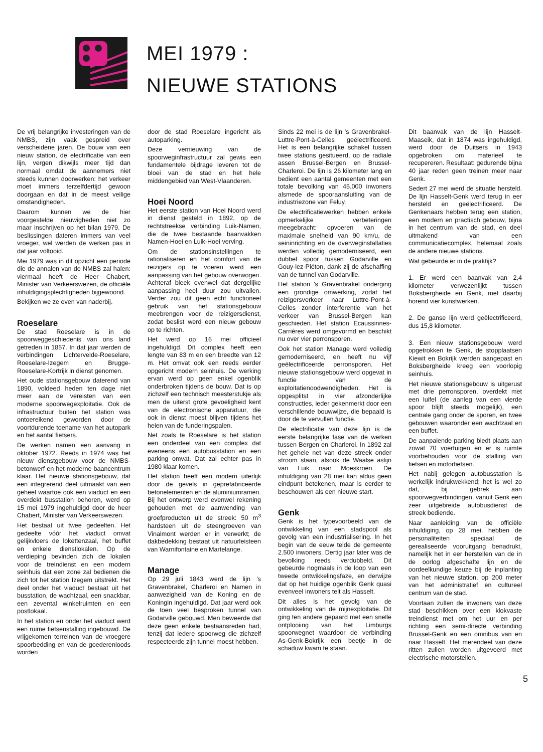MEI 1979 :
NIEUWE STATIONS
De vrij belangrijke investeringen van de NMBS, zijn vaak gespreid over verscheidene jaren. De bouw van een nieuw station, de electrificatie van een lijn, vergen dikwijls meer tijd dan normaal omdat de aannemers niet steeds kunnen doorwerken: het verkeer moet immers terzelfdertijd gewoon doorgaan en dat in de meest veilige omstandigheden.
Daarom kunnen we de hier voorgestelde nieuwigheden niet zo maar inschrijven op het bilan 1979. De beslissingen dateren immers van veel vroeger, wel werden de werken pas in dat jaar voltooid.
Mei 1979 was in dit opzicht een periode die de annalen van de NMBS zal halen: viermaal heeft de Heer Chabert, Minister van Verkeerswezen, de officiële inhuldigingsplechtigheden bijgewoond.
Bekijken we ze even van naderbij.
Roeselare
De stad Roeselare is in de spoorweggeschiedenis van ons land getreden in 1857. In dat jaar werden de verbindingen Lichtervelde-Roeselare, Roeselare-Izegem en Brugge-Roeselare-Kortrijk in dienst genomen.
Het oude stationsgebouw daterend van 1890, voldeed heden ten dage niet meer aan de vereisten van een moderne spoorwegexploitatie. Ook de infrastructuur buiten het station was ontoereikend geworden door de voortdurende toename van het autopark en het aantal fietsers.
De werken namen een aanvang in oktober 1972. Reeds in 1974 was het nieuw dienstgebouw voor de NMBS-betonwerf en het moderne baancentrum klaar. Het nieuwe stationsgebouw, dat een integrerend deel uitmaakt van een geheel waartoe ook een viaduct en een overdekt busstation behoren, werd op 15 mei 1979 ingehuldigd door de heer Chabert, Minister van Verkeerswezen.
Het bestaat uit twee gedeelten. Het gedeelte vóór het viaduct omvat gelijkvloers de lokettenzaal, het buffet en enkele dienstlokalen. Op de verdieping bevinden zich de lokalen voor de treindienst en een modern seinhuis dat een zone zal bedienen die zich tot het station Izegem uitstrekt. Het deel onder het viaduct bestaat uit het busstation, de wachtzaal, een snackbar, een zevental winkelruimten en een postlokaal.
In het station en onder het viaduct werd een ruime fietsenstalling ingebouwd. De vrijgekomen terreinen van de vroegere spoorbedding en van de goederenloods worden
door de stad Roeselare ingericht als autoparking.
Deze vernieuwing van de spoorweginfrastructuur zal gewis een fundamentele bijdrage leveren tot de bloei van de stad en het hele middengebied van West-Vlaanderen.
Hoei Noord
Het eerste station van Hoei Noord werd in dienst gesteld in 1892, op de rechtstreekse verbinding Luik-Namen, die de twee bestaande baanvakken Namen-Hoei en Luik-Hoei verving.
Om de stationsinstellingen te rationaliseren en het comfort van de reizigers op te voeren werd een aanpassing van het gebouw overwogen. Achteraf bleek evenwel dat dergelijke aanpassing heel duur zou uitvallen. Verder zou dit geen echt functioneel gebruik van het stationsgebouw meebrengen voor de reizigersdienst, zodat beslist werd een nieuw gebouw op te richten.
Het werd op 16 mei officieel ingehuldigd. Dit complex heeft een lengte van 83 m en een breedte van 12 m. Het omvat ook een reeds eerder opgericht modern seinhuis. De werking ervan werd op geen enkel ogenblik onderbroken tijdens de bouw. Dat is op zichzelf een technisch meesterstukje als men de uiterst grote gevoeligheid kent van de electronische apparatuur, die ook in dienst moest blijven tijdens het heien van de funderingspalen.
Net zoals te Roeselare is het station een onderdeel van een complex dat eveneens een autobusstation en een parking omvat. Dat zal echter pas in 1980 klaar komen.
Het station heeft een modern uiterlijk door de gevels in geprefabriceerde betonelementen en de aluminiumramen. Bij het ontwerp werd evenwel rekening gehouden met de aanwending van groefproducten uit de streek: 50 m<sup>3</sup> hardsteen uit de steengroeven van Vinalmont werden er in verwerkt; de dakbedekking bestaat uit natuurleisteen van Warnifontaine en Martelange.
Manage
Op 29 juli 1843 werd de lijn 's Gravenbrakel, Charleroi en Namen in aanwezigheid van de Koning en de Koningin ingehuldigd. Dat jaar werd ook de toen veel besproken tunnel van Godarville gebouwd. Men beweerde dat deze geen enkele bestaansreden had, tenzij dat iedere spoorweg die zichzelf respecteerde zijn tunnel moest hebben.
Sinds 22 mei is de lijn 's Gravenbrakel-Luttre-Pont-à-Celles geëlectrificeerd. Het is een belangrijke schakel tussen twee stations gesitueerd, op de radiale assen Brussel-Bergen en Brussel-Charleroi. De lijn is 26 kilometer lang en bedient een aantal gemeenten met een totale bevolking van 45.000 inwoners alsmede de spooraansluiting van de industriezone van Feluy.
De electrificatiewerken hebben enkele opmerkelijke verbeteringen meegebracht: opvoeren van de maximale snelheid van 90 km/u, de seininrichting en de overweginstallaties werden volledig gemoderniseerd, een dubbel spoor tussen Godarville en Gouy-lez-Piéton, dank zij de afschaffing van de tunnel van Godarville.
Het station 's Gravenbrakel onderging een grondige omwerking, zodat het reizigersverkeer naar Luttre-Pont-à-Celles zonder interferentie van het verkeer van Brussel-Bergen kan geschieden. Het station Ecaussinnes-Carrières werd omgevormd en beschikt nu over vier perronsporen.
Ook het station Manage werd volledig gemoderniseerd, en heeft nu vijf geëlectrificeerde perronsporen. Het nieuwe stationsgebouw werd opgevat in functie van de exploitatienoodwendigheden. Het is opgesplitst in vier afzonderlijke constructies, ieder gekenmerkt door een verschillende bouwwijze, die bepaald is door de te vervullen functie.
De electrificatie van deze lijn is de eerste belangrijke fase van de werken tussen Bergen en Charleroi. In 1892 zal het gehele net van deze streek onder stroom staan, alsook de Waalse aslijn van Luik naar Moeskroen. De inhuldiging van 28 mei kan aldus geen eindpunt betekenen, maar is eerder te beschouwen als een nieuwe start.
Genk
Genk is het typevoorbeeld van de ontwikkeling van een stadspool als gevolg van een industrialisering. In het begin van de eeuw telde de gemeente 2.500 inwoners. Dertig jaar later was de bevolking reeds verdubbeld. Dit gebeurde nogmaals in de loop van een tweede ontwikkelingsfaze, en derwijze dat op het huidige ogenblik Genk quasi evenveel inwoners telt als Hasselt.
Dit alles is het gevolg van de ontwikkeling van de mijnexploitatie. Dit ging ten andere gepaard met een snelle ontplooiing van het Limburgs spoorwegnet waardoor de verbinding As-Genk-Bokrijk een beetje in de schaduw kwam te staan.
Dit baanvak van de lijn Hasselt-Maaseik, dat in 1874 was ingehuldigd, werd door de Duitsers in 1943 opgebroken om materieel te recupereren. Resultaat: gedurende bijna 40 jaar reden geen treinen meer naar Genk.
Sedert 27 mei werd de situatie hersteld. De lijn Hasselt-Genk werd terug in eer hersteld en geëlectrificeerd. De Genkenaars hebben terug een station, een modern en practisch gebouw, bijna in het centrum van de stad, en deel uitmakend van een communicatiecomplex, helemaal zoals de andere nieuwe stations.
Wat gebeurde er in de praktijk?
1. Er werd een baanvak van 2,4 kilometer verwezenlijkt tussen Boksbergheide en Genk, met daarbij horend vier kunstwerken.
2. De ganse lijn werd geëlectrificeerd, dus 15,8 kilometer.
3. Een nieuw stationsgebouw werd opgetrokken te Genk, de stopplaatsen Kiewit en Bokrijk werden aangepast en Boksbergheide kreeg een voorlopig seinhuis.
Het nieuwe stationsgebouw is uitgerust met drie perronsporen, overdekt met een luifel (de aanleg van een vierde spoor blijft steeds mogelijk), een centrale gang onder de sporen, en twee gebouwen waaronder een wachtzaal en een buffet.
De aanpalende parking biedt plaats aan zowat 70 voertuigen en er is ruimte voorbehouden voor de stalling van fietsen en motorfietsen.
Het nabij gelegen autobusstation is werkelijk indrukwekkend; het is wel zo dat, bij gebrek aan spoorwegverbindingen, vanuit Genk een zeer uitgebreide autobusdienst de streek bediende.
Naar aanleiding van de officiële inhuldiging, op 28 mei, hebben de personaliteiten speciaal de gerealiseerde vooruitgang benadrukt, namelijk het in eer herstellen van de in de oorlog afgeschafte lijn en de oordeelkundige keuze bij de inplanting van het nieuwe station, op 200 meter van het administratief en cultureel centrum van de stad.
Voortaan zullen de inwoners van deze stad beschikken over een klokvaste treindienst met om het uur en per richting een semi-directe verbinding Brussel-Genk en een omnibus van en naar Hasselt. Het merendeel van deze ritten zullen worden uitgevoerd met electrische motorstellen.
5